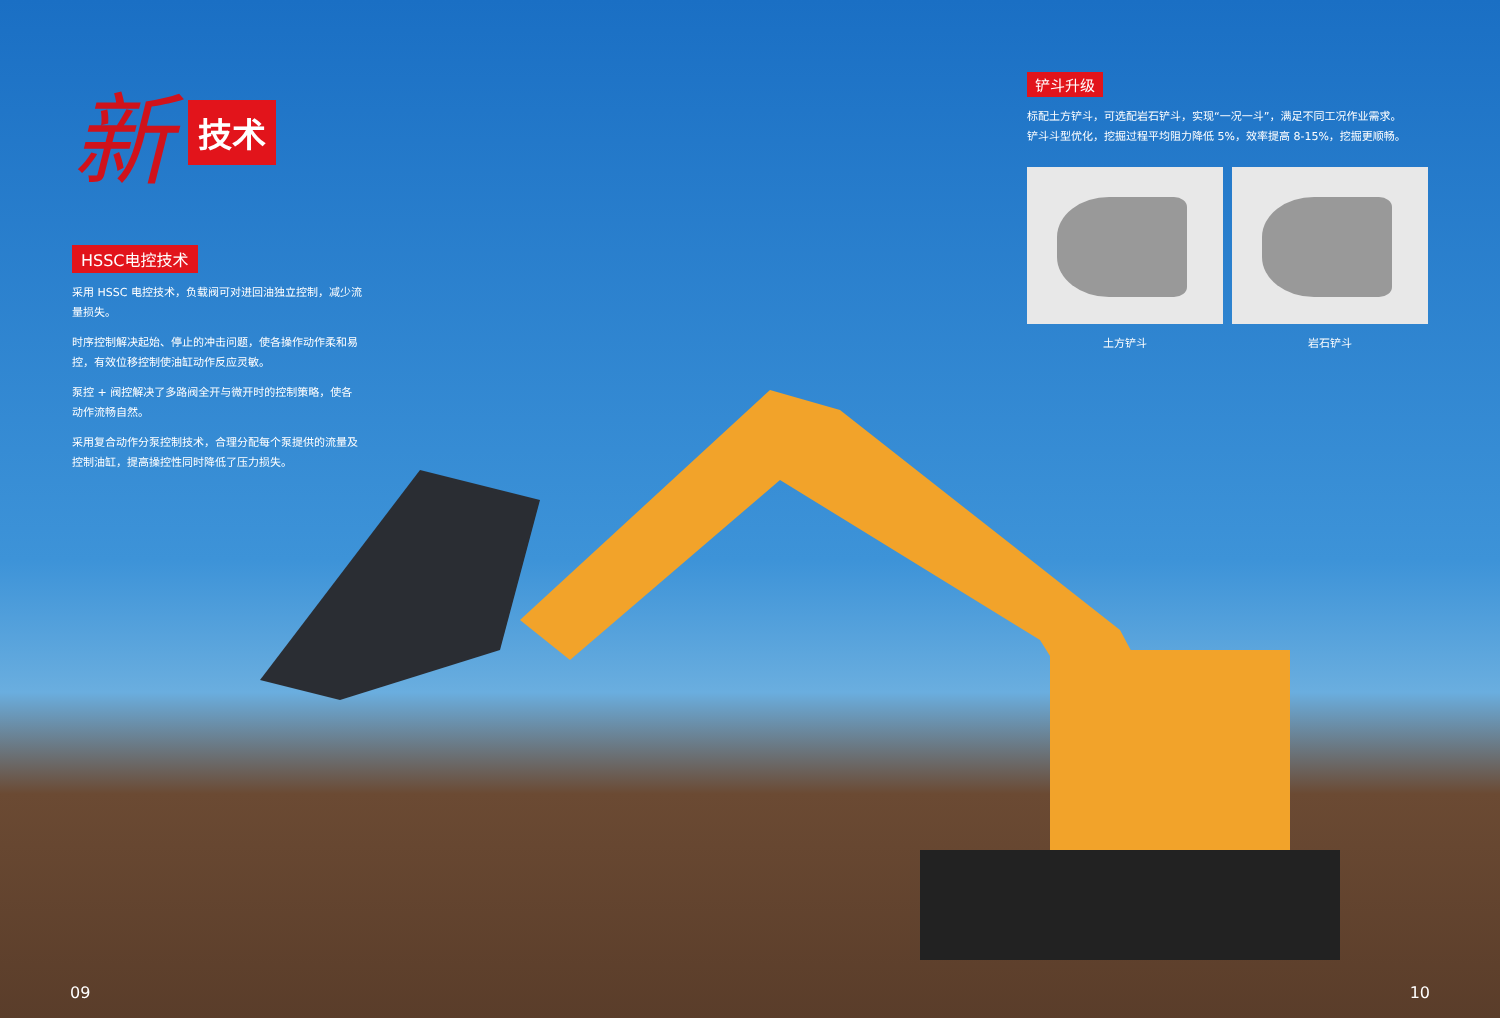新技术
HSSC电控技术
采用 HSSC 电控技术，负载阀可对进回油独立控制，减少流量损失。
时序控制解决起始、停止的冲击问题，使各操作动作柔和易控，有效位移控制使油缸动作反应灵敏。
泵控 + 阀控解决了多路阀全开与微开时的控制策略，使各动作流畅自然。
采用复合动作分泵控制技术，合理分配每个泵提供的流量及控制油缸，提高操控性同时降低了压力损失。
铲斗升级
标配土方铲斗，可选配岩石铲斗，实现“一况一斗”，满足不同工况作业需求。
铲斗斗型优化，挖掘过程平均阻力降低 5%，效率提高 8-15%，挖掘更顺畅。
土方铲斗 岩石铲斗
09 10